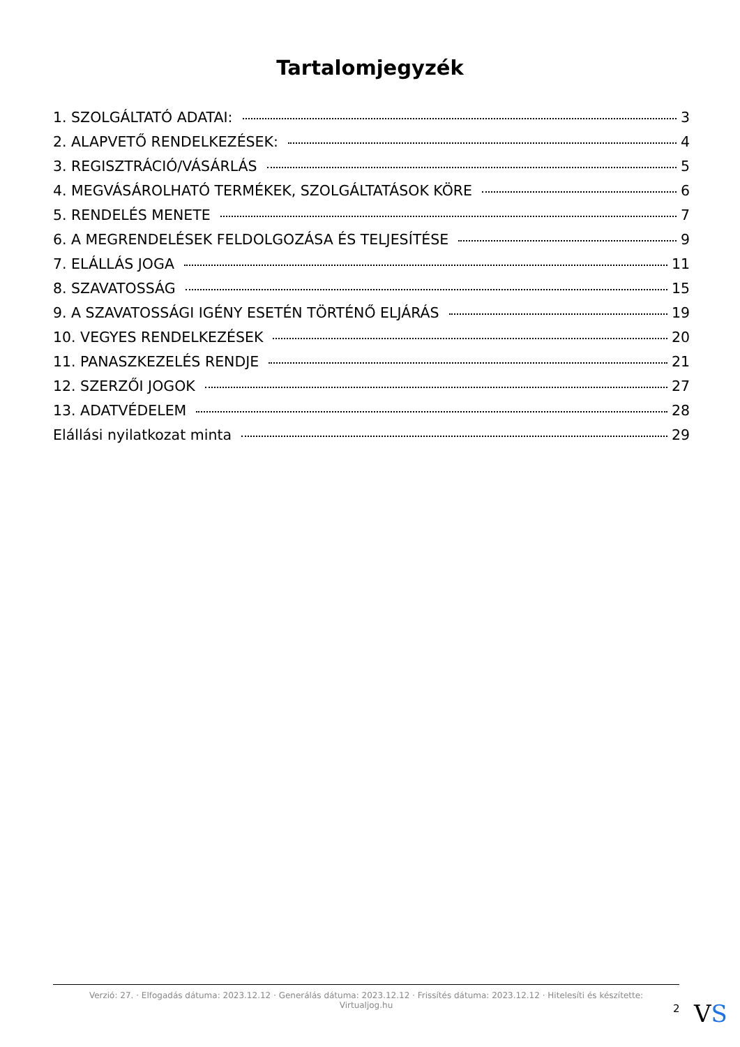Tartalomjegyzék
1. SZOLGÁLTATÓ ADATAI: 3
2. ALAPVETŐ RENDELKEZÉSEK: 4
3. REGISZTRÁCIÓ/VÁSÁRLÁS 5
4. MEGVÁSÁROLHATÓ TERMÉKEK, SZOLGÁLTATÁSOK KÖRE 6
5. RENDELÉS MENETE 7
6. A MEGRENDELÉSEK FELDOLGOZÁSA ÉS TELJESÍTÉSE 9
7. ELÁLLÁS JOGA 11
8. SZAVATOSSÁG 15
9. A SZAVATOSSÁGI IGÉNY ESETÉN TÖRTÉNŐ ELJÁRÁS 19
10. VEGYES RENDELKEZÉSEK 20
11. PANASZKEZELÉS RENDJE 21
12. SZERZŐI JOGOK 27
13. ADATVÉDELEM 28
Elállási nyilatkozat minta 29
Verzió: 27. · Elfogadás dátuma: 2023.12.12 · Generálás dátuma: 2023.12.12 · Frissítés dátuma: 2023.12.12 · Hitelesíti és készítette:
Virtualjog.hu
2 VS